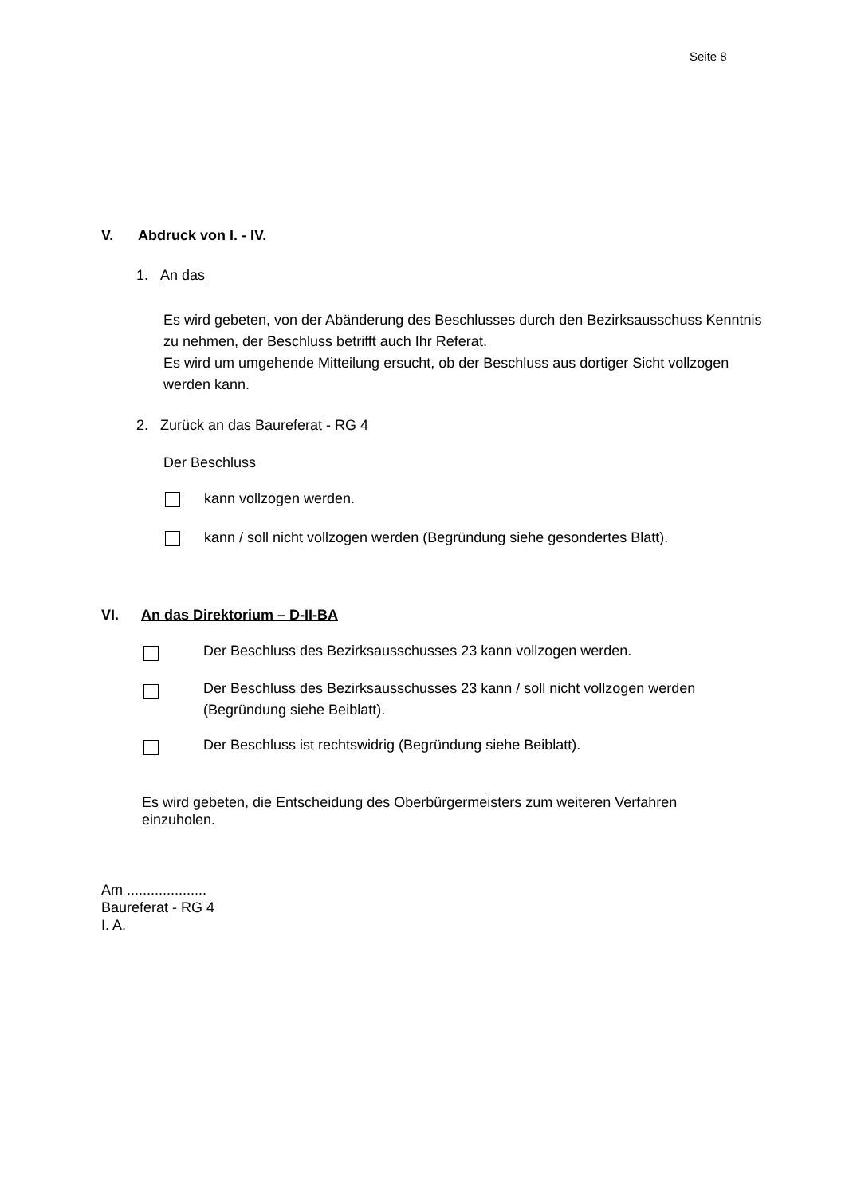Seite 8
V. Abdruck von I. - IV.
1. An das
Es wird gebeten, von der Abänderung des Beschlusses durch den Bezirksausschuss Kenntnis zu nehmen, der Beschluss betrifft auch Ihr Referat.
Es wird um umgehende Mitteilung ersucht, ob der Beschluss aus dortiger Sicht vollzogen werden kann.
2. Zurück an das Baureferat - RG 4
Der Beschluss
kann vollzogen werden.
kann / soll nicht vollzogen werden (Begründung siehe gesondertes Blatt).
VI. An das Direktorium – D-II-BA
Der Beschluss des Bezirksausschusses 23 kann vollzogen werden.
Der Beschluss des Bezirksausschusses 23 kann / soll nicht vollzogen werden (Begründung siehe Beiblatt).
Der Beschluss ist rechtswidrig (Begründung siehe Beiblatt).
Es wird gebeten, die Entscheidung des Oberbürgermeisters zum weiteren Verfahren einzuholen.
Am ....................
Baureferat - RG 4
I. A.